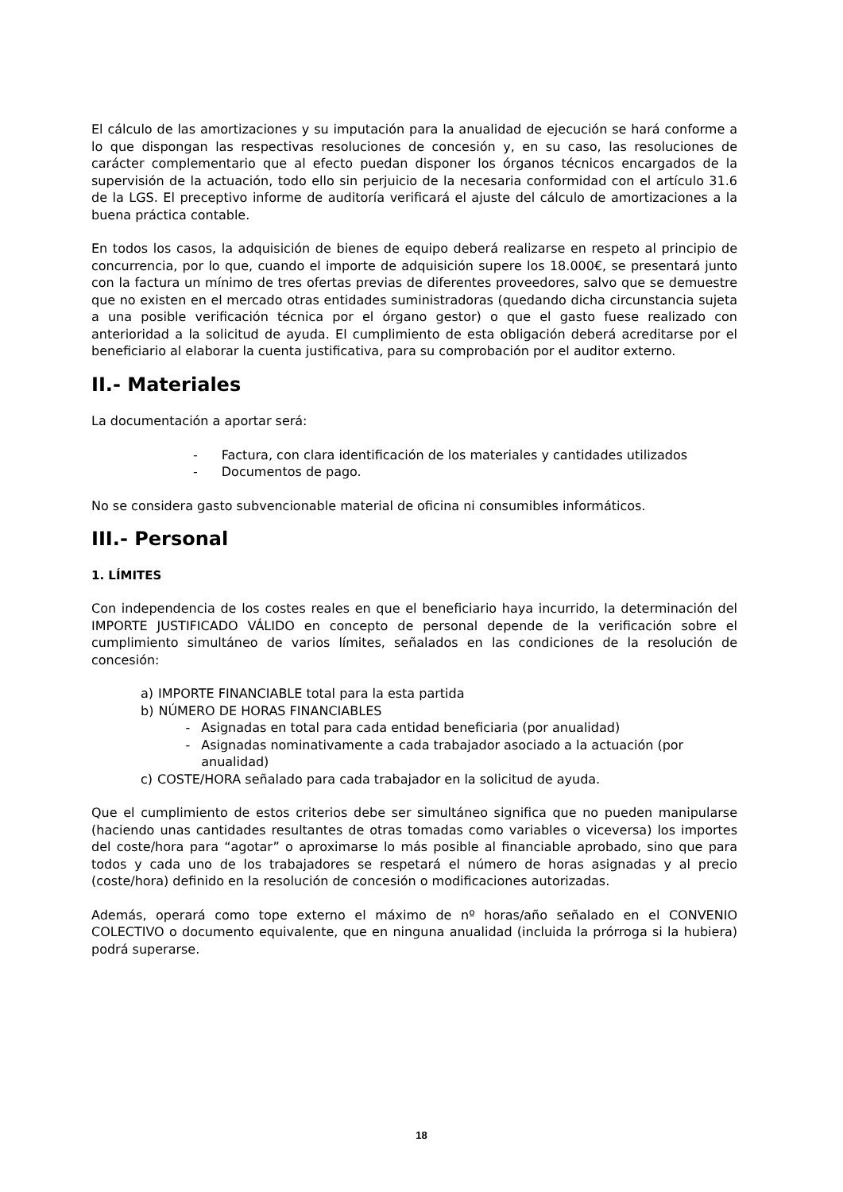El cálculo de las amortizaciones y su imputación para la anualidad de ejecución se hará conforme a lo que dispongan las respectivas resoluciones de concesión y, en su caso, las resoluciones de carácter complementario que al efecto puedan disponer los órganos técnicos encargados de la supervisión de la actuación, todo ello sin perjuicio de la necesaria conformidad con el artículo 31.6 de la LGS. El preceptivo informe de auditoría verificará el ajuste del cálculo de amortizaciones a la buena práctica contable.
En todos los casos, la adquisición de bienes de equipo deberá realizarse en respeto al principio de concurrencia, por lo que, cuando el importe de adquisición supere los 18.000€, se presentará junto con la factura un mínimo de tres ofertas previas de diferentes proveedores, salvo que se demuestre que no existen en el mercado otras entidades suministradoras (quedando dicha circunstancia sujeta a una posible verificación técnica por el órgano gestor) o que el gasto fuese realizado con anterioridad a la solicitud de ayuda. El cumplimiento de esta obligación deberá acreditarse por el beneficiario al elaborar la cuenta justificativa, para su comprobación por el auditor externo.
II.- Materiales
La documentación a aportar será:
- Factura, con clara identificación de los materiales y cantidades utilizados
- Documentos de pago.
No se considera gasto subvencionable material de oficina ni consumibles informáticos.
III.- Personal
1. LÍMITES
Con independencia de los costes reales en que el beneficiario haya incurrido, la determinación del IMPORTE JUSTIFICADO VÁLIDO en concepto de personal depende de la verificación sobre el cumplimiento simultáneo de varios límites, señalados en las condiciones de la resolución de concesión:
a) IMPORTE FINANCIABLE total para la esta partida
b) NÚMERO DE HORAS FINANCIABLES
- Asignadas en total para cada entidad beneficiaria (por anualidad)
- Asignadas nominativamente a cada trabajador asociado a la actuación (por anualidad)
c) COSTE/HORA señalado para cada trabajador en la solicitud de ayuda.
Que el cumplimiento de estos criterios debe ser simultáneo significa que no pueden manipularse (haciendo unas cantidades resultantes de otras tomadas como variables o viceversa) los importes del coste/hora para “agotar” o aproximarse lo más posible al financiable aprobado, sino que para todos y cada uno de los trabajadores se respetará el número de horas asignadas y al precio (coste/hora) definido en la resolución de concesión o modificaciones autorizadas.
Además, operará como tope externo el máximo de nº horas/año señalado en el CONVENIO COLECTIVO o documento equivalente, que en ninguna anualidad (incluida la prórroga si la hubiera) podrá superarse.
18